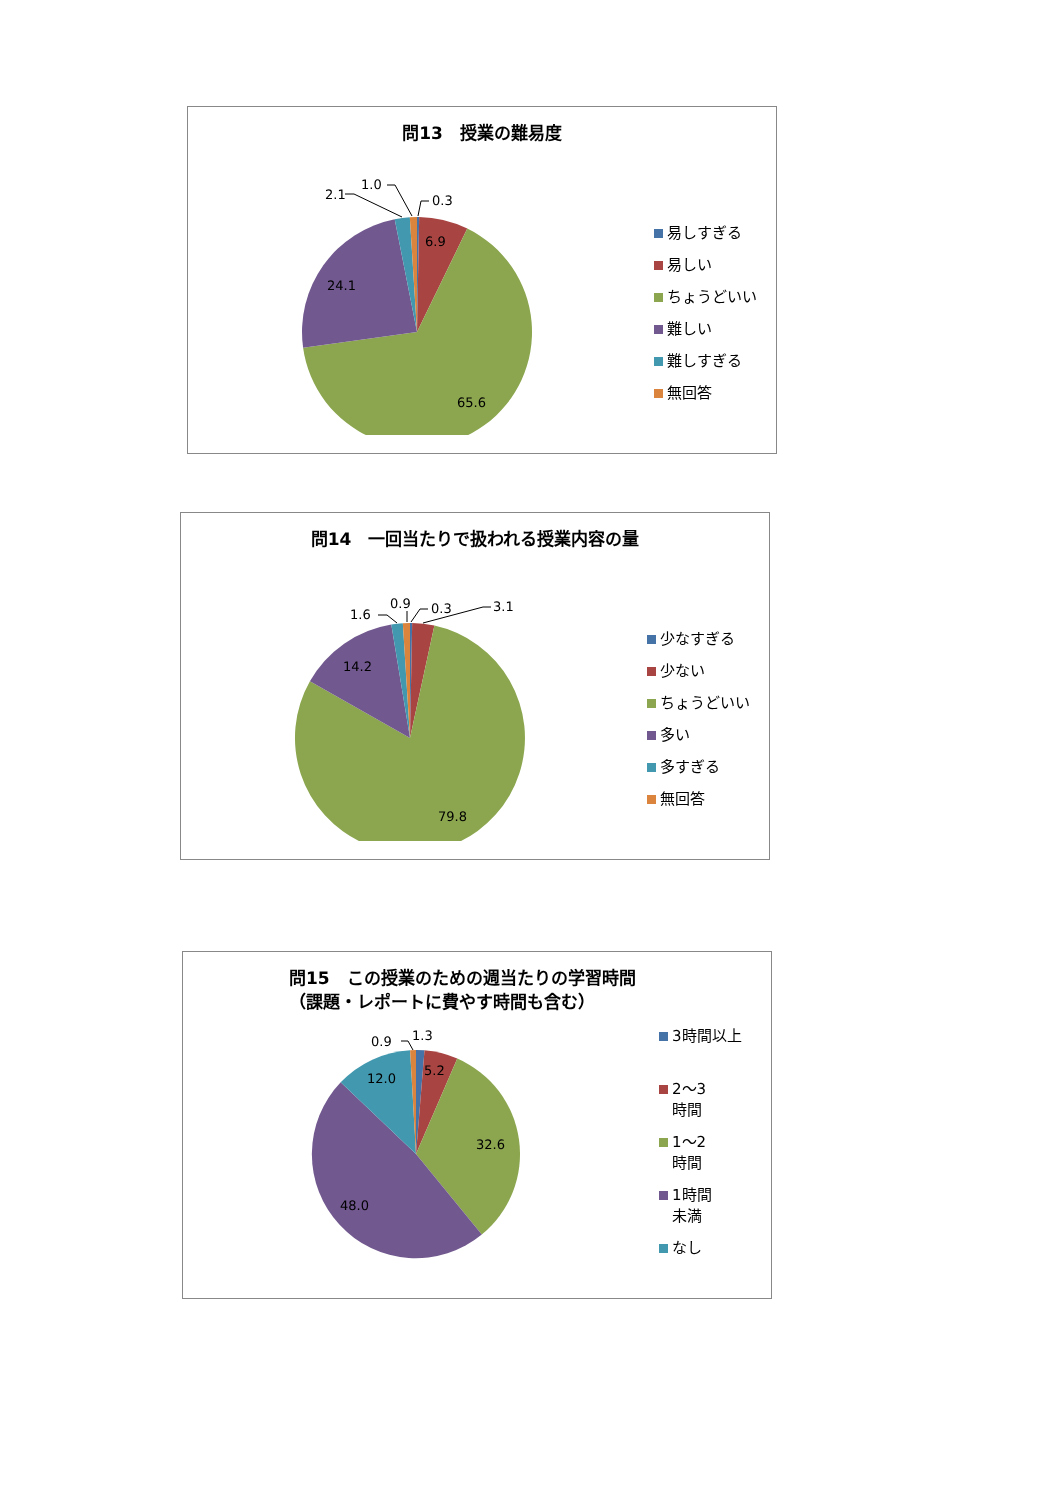問13　授業の難易度
0.3
1.0
2.1
6.9
24.1
65.6
易しすぎる
易しい
ちょうどいい
難しい
難しすぎる
無回答
問14　一回当たりで扱われる授業内容の量
0.3
3.1
0.9
1.6
14.2
79.8
少なすぎる
少ない
ちょうどいい
多い
多すぎる
無回答
問15　この授業のための週当たりの学習時間
（課題・レポートに費やす時間も含む）
1.3
0.9
5.2
12.0
32.6
48.0
3時間以上
2～3
時間
1～2
時間
1時間
未満
なし